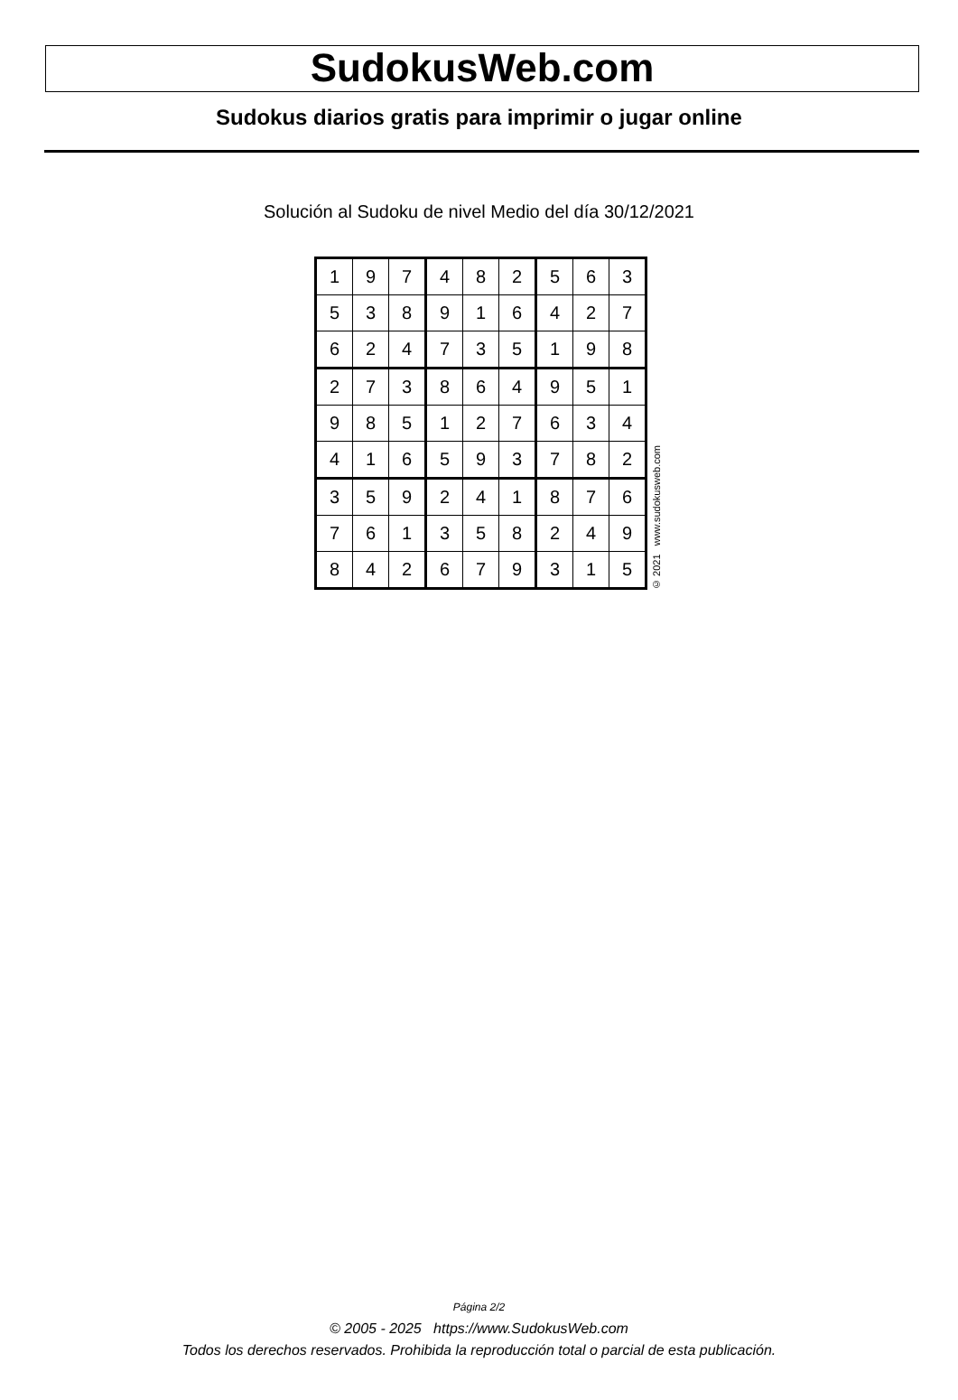SudokusWeb.com
Sudokus diarios gratis para imprimir o jugar online
Solución al Sudoku de nivel Medio del día 30/12/2021
| 1 | 9 | 7 | 4 | 8 | 2 | 5 | 6 | 3 |
| 5 | 3 | 8 | 9 | 1 | 6 | 4 | 2 | 7 |
| 6 | 2 | 4 | 7 | 3 | 5 | 1 | 9 | 8 |
| 2 | 7 | 3 | 8 | 6 | 4 | 9 | 5 | 1 |
| 9 | 8 | 5 | 1 | 2 | 7 | 6 | 3 | 4 |
| 4 | 1 | 6 | 5 | 9 | 3 | 7 | 8 | 2 |
| 3 | 5 | 9 | 2 | 4 | 1 | 8 | 7 | 6 |
| 7 | 6 | 1 | 3 | 5 | 8 | 2 | 4 | 9 |
| 8 | 4 | 2 | 6 | 7 | 9 | 3 | 1 | 5 |
© 2021 www.sudokusweb.com
Página 2/2
© 2005 - 2025 https://www.SudokusWeb.com
Todos los derechos reservados. Prohibida la reproducción total o parcial de esta publicación.